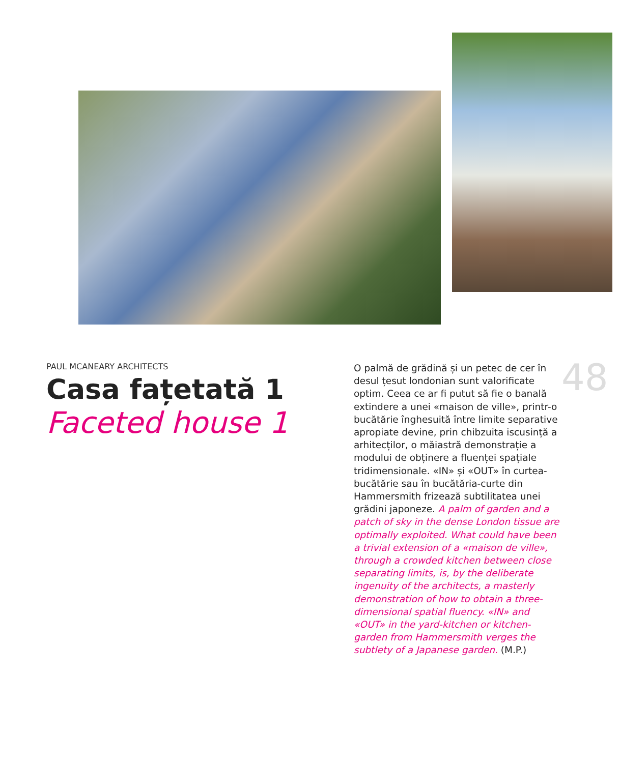PAUL MCANEARY ARCHITECTS
Casa fațetată 1
Faceted house 1
O palmă de grădină și un petec de cer în desul țesut londonian sunt valorificate optim. Ceea ce ar fi putut să fie o banală extindere a unei «maison de ville», printr-o bucătărie înghesuită între limite separative apropiate devine, prin chibzuita iscusință a arhitecților, o măiastră demonstrație a modului de obținere a fluenței spațiale tridimensionale. «IN» și «OUT» în curtea-bucătărie sau în bucătăria-curte din Hammersmith frizează subtilitatea unei grădini japoneze. A palm of garden and a patch of sky in the dense London tissue are optimally exploited. What could have been a trivial extension of a «maison de ville», through a crowded kitchen between close separating limits, is, by the deliberate ingenuity of the architects, a masterly demonstration of how to obtain a three-dimensional spatial fluency. «IN» and «OUT» in the yard-kitchen or kitchen-garden from Hammersmith verges the subtlety of a Japanese garden. (M.P.)
48